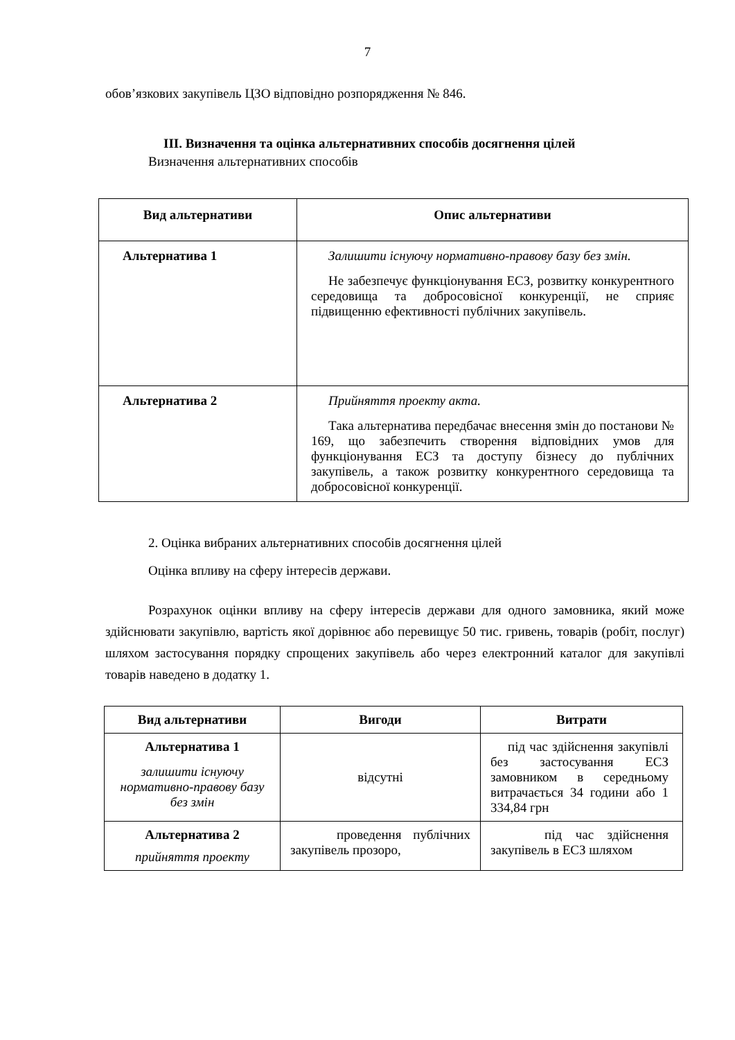7
обов’язкових закупівель ЦЗО відповідно розпорядження № 846.
III. Визначення та оцінка альтернативних способів досягнення цілей
Визначення альтернативних способів
| Вид альтернативи | Опис альтернативи |
| --- | --- |
| Альтернатива 1 | Залишити існуючу нормативно-правову базу без змін. Не забезпечує функціонування ЕСЗ, розвитку конкурентного середовища та добросовісної конкуренції, не сприяє підвищенню ефективності публічних закупівель. |
| Альтернатива 2 | Прийняття проекту акта. Така альтернатива передбачає внесення змін до постанови № 169, що забезпечить створення відповідних умов для функціонування ЕСЗ та доступу бізнесу до публічних закупівель, а також розвитку конкурентного середовища та добросовісної конкуренції. |
2. Оцінка вибраних альтернативних способів досягнення цілей
Оцінка впливу на сферу інтересів держави.
Розрахунок оцінки впливу на сферу інтересів держави для одного замовника, який може здійснювати закупівлю, вартість якої дорівнює або перевищує 50 тис. гривень, товарів (робіт, послуг) шляхом застосування порядку спрощених закупівель або через електронний каталог для закупівлі товарів наведено в додатку 1.
| Вид альтернативи | Вигоди | Витрати |
| --- | --- | --- |
| Альтернатива 1 залишити існуючу нормативно-правову базу без змін | відсутні | під час здійснення закупівлі без застосування ЕСЗ замовником в середньому витрачається 34 години або 1 334,84 грн |
| Альтернатива 2 прийняття проекту | проведення публічних закупівель прозоро, | під час здійснення закупівель в ЕСЗ шляхом |